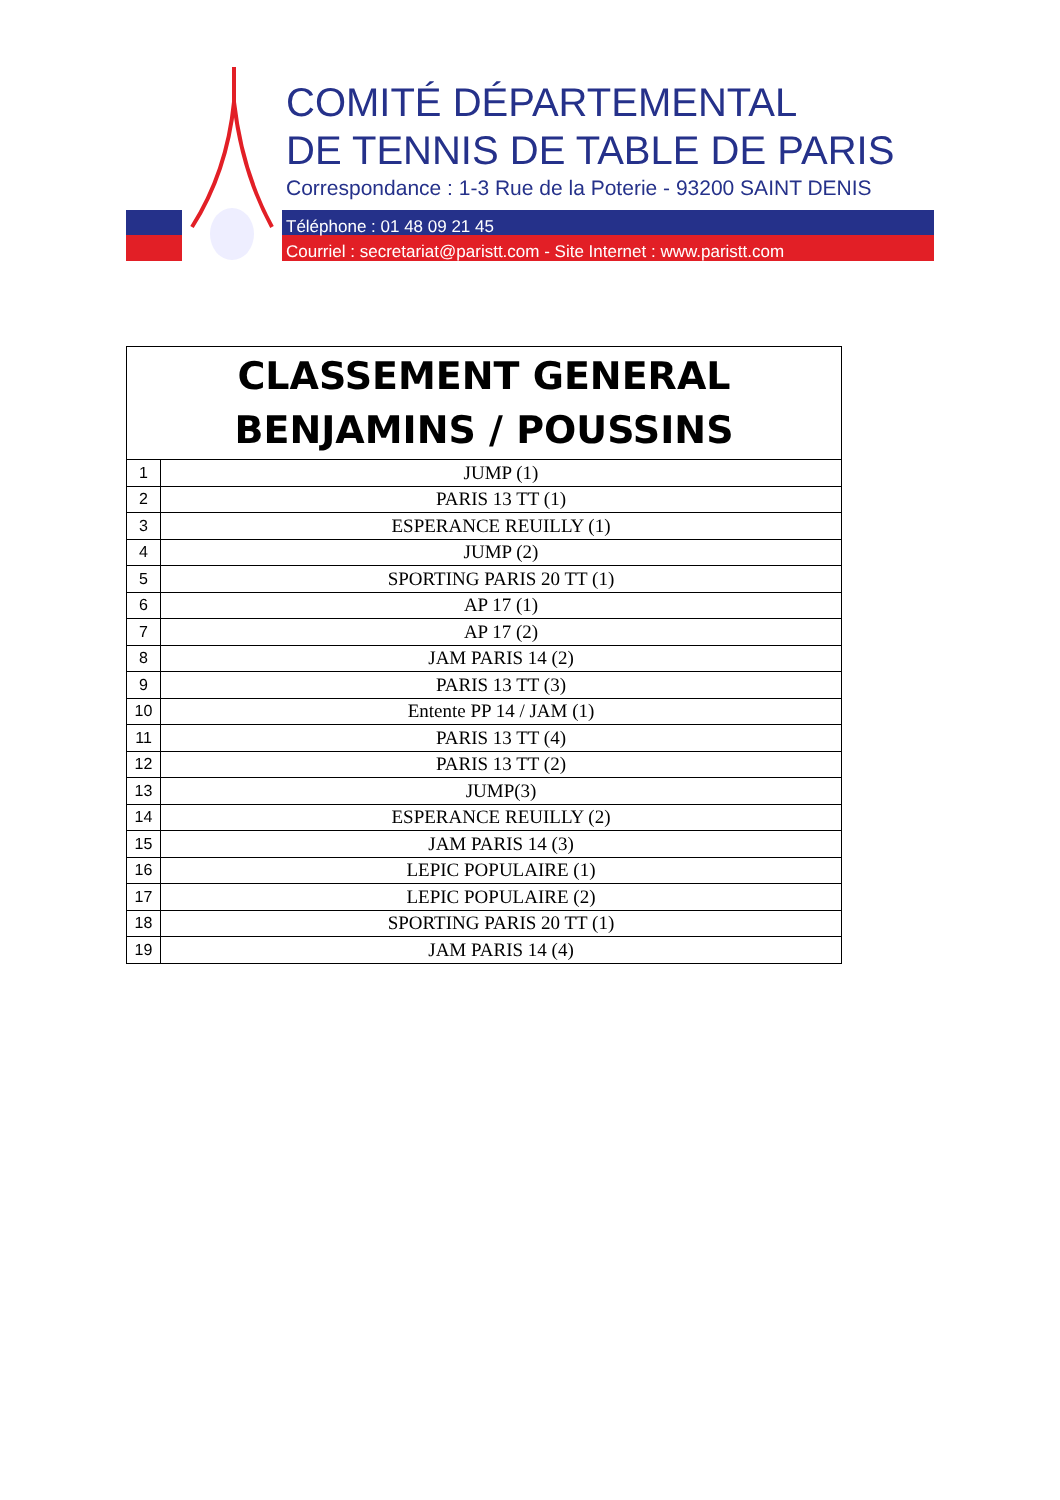COMITÉ DÉPARTEMENTAL
DE TENNIS DE TABLE DE PARIS
Correspondance : 1-3 Rue de la Poterie - 93200 SAINT DENIS
Téléphone : 01 48 09 21 45
Courriel : secretariat@paristt.com - Site Internet : www.paristt.com
| CLASSEMENT GENERAL BENJAMINS / POUSSINS | |
| --- | --- |
| 1 | JUMP (1) |
| 2 | PARIS 13 TT (1) |
| 3 | ESPERANCE REUILLY (1) |
| 4 | JUMP (2) |
| 5 | SPORTING PARIS 20 TT (1) |
| 6 | AP 17 (1) |
| 7 | AP 17 (2) |
| 8 | JAM PARIS 14 (2) |
| 9 | PARIS 13 TT (3) |
| 10 | Entente PP 14 / JAM (1) |
| 11 | PARIS 13 TT (4) |
| 12 | PARIS 13 TT (2) |
| 13 | JUMP(3) |
| 14 | ESPERANCE REUILLY (2) |
| 15 | JAM PARIS 14 (3) |
| 16 | LEPIC POPULAIRE (1) |
| 17 | LEPIC POPULAIRE (2) |
| 18 | SPORTING PARIS 20 TT (1) |
| 19 | JAM PARIS 14 (4) |